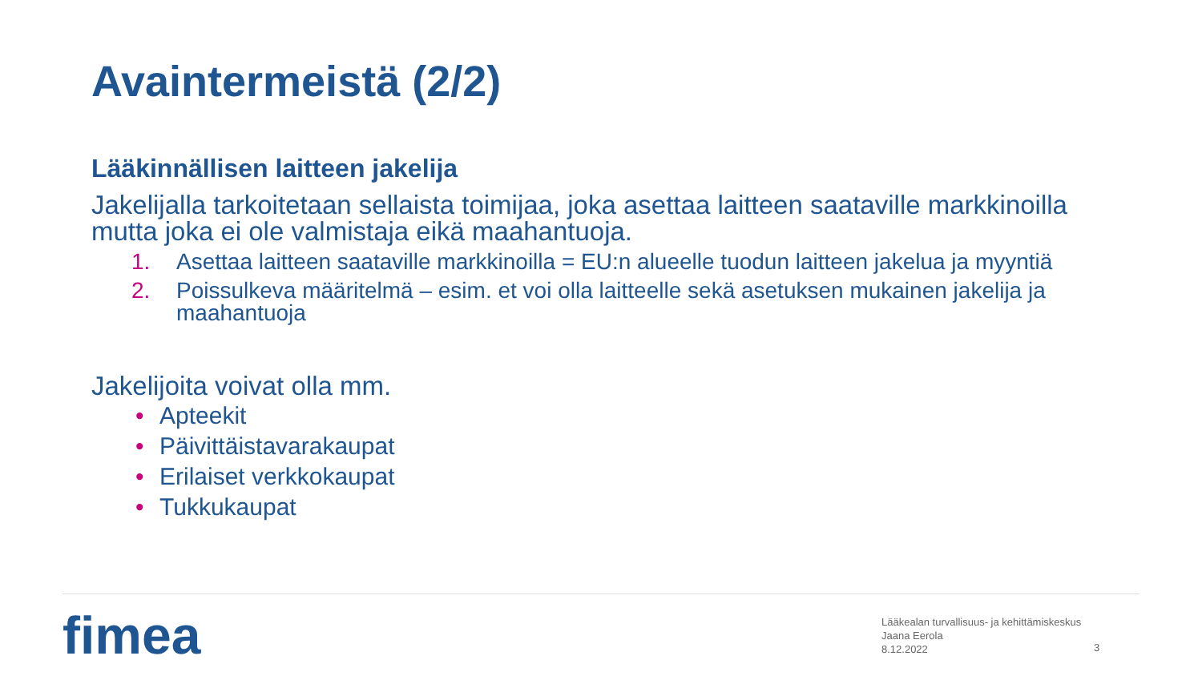Avaintermeistä (2/2)
Lääkinnällisen laitteen jakelija
Jakelijalla tarkoitetaan sellaista toimijaa, joka asettaa laitteen saataville markkinoilla mutta joka ei ole valmistaja eikä maahantuoja.
1. Asettaa laitteen saataville markkinoilla = EU:n alueelle tuodun laitteen jakelua ja myyntiä
2. Poissulkeva määritelmä – esim. et voi olla laitteelle sekä asetuksen mukainen jakelija ja maahantuoja
Jakelijoita voivat olla mm.
• Apteekit
• Päivittäistavarakaupat
• Erilaiset verkkokaupat
• Tukkukaupat
fimea
Lääkealan turvallisuus- ja kehittämiskeskus
Jaana Eerola
8.12.2022
3